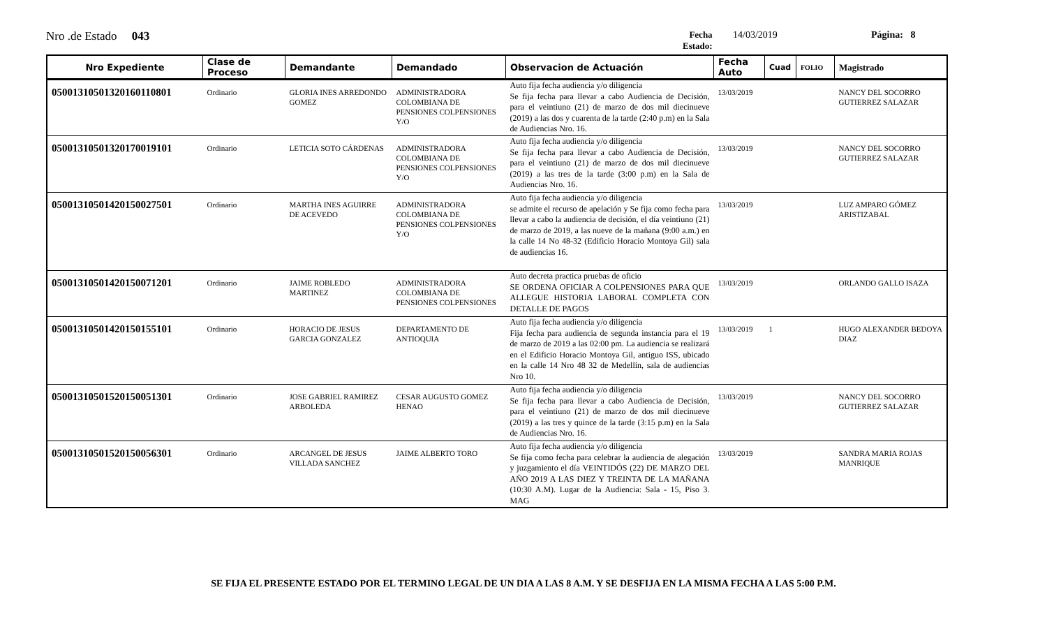Nro .de Estado 043
Fecha
Estado:
14/03/2019 Página: 8
| Nro Expediente | Clase de Proceso | Demandante | Demandado | Observacion de Actuación | Fecha Auto | Cuad | FOLIO | Magistrado |
| --- | --- | --- | --- | --- | --- | --- | --- | --- |
| 05001310501320160110801 | Ordinario | GLORIA INES ARREDONDO GOMEZ | ADMINISTRADORA COLOMBIANA DE PENSIONES COLPENSIONES Y/O | Auto fija fecha audiencia y/o diligencia Se fija fecha para llevar a cabo Audiencia de Decisión, para el veintiuno (21) de marzo de dos mil diecinueve (2019) a las dos y cuarenta de la tarde (2:40 p.m) en la Sala de Audiencias Nro. 16. | 13/03/2019 | | | NANCY DEL SOCORRO GUTIERREZ SALAZAR |
| 05001310501320170019101 | Ordinario | LETICIA SOTO CÁRDENAS | ADMINISTRADORA COLOMBIANA DE PENSIONES COLPENSIONES Y/O | Auto fija fecha audiencia y/o diligencia Se fija fecha para llevar a cabo Audiencia de Decisión, para el veintiuno (21) de marzo de dos mil diecinueve (2019) a las tres de la tarde (3:00 p.m) en la Sala de Audiencias Nro. 16. | 13/03/2019 | | | NANCY DEL SOCORRO GUTIERREZ SALAZAR |
| 05001310501420150027501 | Ordinario | MARTHA INES AGUIRRE DE ACEVEDO | ADMINISTRADORA COLOMBIANA DE PENSIONES COLPENSIONES Y/O | Auto fija fecha audiencia y/o diligencia se admite el recurso de apelación y Se fija como fecha para llevar a cabo la audiencia de decisión, el día veintiuno (21) de marzo de 2019, a las nueve de la mañana (9:00 a.m.) en la calle 14 No 48-32 (Edificio Horacio Montoya Gil) sala de audiencias 16. | 13/03/2019 | | | LUZ AMPARO GÓMEZ ARISTIZABAL |
| 05001310501420150071201 | Ordinario | JAIME ROBLEDO MARTINEZ | ADMINISTRADORA COLOMBIANA DE PENSIONES COLPENSIONES | Auto decreta practica pruebas de oficio SE ORDENA OFICIAR A COLPENSIONES PARA QUE ALLEGUE HISTORIA LABORAL COMPLETA CON DETALLE DE PAGOS | 13/03/2019 | | | ORLANDO GALLO ISAZA |
| 05001310501420150155101 | Ordinario | HORACIO DE JESUS GARCIA GONZALEZ | DEPARTAMENTO DE ANTIOQUIA | Auto fija fecha audiencia y/o diligencia Fija fecha para audiencia de segunda instancia para el 19 de marzo de 2019 a las 02:00 pm. La audiencia se realizará en el Edificio Horacio Montoya Gil, antiguo ISS, ubicado en la calle 14 Nro 48 32 de Medellín, sala de audiencias Nro 10. | 13/03/2019 | 1 | | HUGO ALEXANDER BEDOYA DIAZ |
| 05001310501520150051301 | Ordinario | JOSE GABRIEL RAMIREZ ARBOLEDA | CESAR AUGUSTO GOMEZ HENAO | Auto fija fecha audiencia y/o diligencia Se fija fecha para llevar a cabo Audiencia de Decisión, para el veintiuno (21) de marzo de dos mil diecinueve (2019) a las tres y quince de la tarde (3:15 p.m) en la Sala de Audiencias Nro. 16. | 13/03/2019 | | | NANCY DEL SOCORRO GUTIERREZ SALAZAR |
| 05001310501520150056301 | Ordinario | ARCANGEL DE JESUS VILLADA SANCHEZ | JAIME ALBERTO TORO | Auto fija fecha audiencia y/o diligencia Se fija como fecha para celebrar la audiencia de alegación y juzgamiento el día VEINTIDÓS (22) DE MARZO DEL AÑO 2019 A LAS DIEZ Y TREINTA DE LA MAÑANA (10:30 A.M). Lugar de la Audiencia: Sala - 15, Piso 3. MAG | 13/03/2019 | | | SANDRA MARIA ROJAS MANRIQUE |
SE FIJA EL PRESENTE ESTADO POR EL TERMINO LEGAL DE UN DIA A LAS 8 A.M. Y SE DESFIJA EN LA MISMA FECHA A LAS 5:00 P.M.